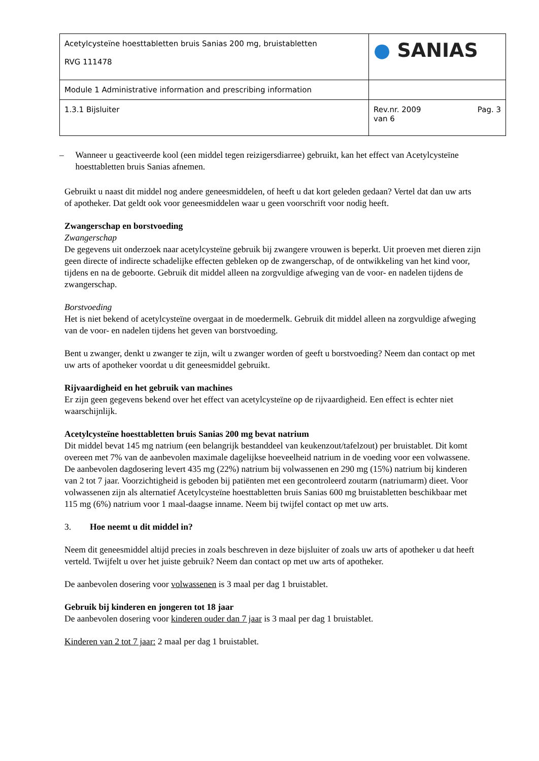| Acetylcysteïne hoesttabletten bruis Sanias 200 mg, bruistabletten RVG 111478 | ● SANIAS |
| Module 1 Administrative information and prescribing information | |
| 1.3.1 Bijsluiter | Rev.nr. 2009 Pag. 3 van 6 |
– Wanneer u geactiveerde kool (een middel tegen reizigersdiarree) gebruikt, kan het effect van Acetylcysteïne hoesttabletten bruis Sanias afnemen.
Gebruikt u naast dit middel nog andere geneesmiddelen, of heeft u dat kort geleden gedaan? Vertel dat dan uw arts of apotheker. Dat geldt ook voor geneesmiddelen waar u geen voorschrift voor nodig heeft.
Zwangerschap en borstvoeding
Zwangerschap
De gegevens uit onderzoek naar acetylcysteïne gebruik bij zwangere vrouwen is beperkt. Uit proeven met dieren zijn geen directe of indirecte schadelijke effecten gebleken op de zwangerschap, of de ontwikkeling van het kind voor, tijdens en na de geboorte. Gebruik dit middel alleen na zorgvuldige afweging van de voor- en nadelen tijdens de zwangerschap.
Borstvoeding
Het is niet bekend of acetylcysteïne overgaat in de moedermelk. Gebruik dit middel alleen na zorgvuldige afweging van de voor- en nadelen tijdens het geven van borstvoeding.
Bent u zwanger, denkt u zwanger te zijn, wilt u zwanger worden of geeft u borstvoeding? Neem dan contact op met uw arts of apotheker voordat u dit geneesmiddel gebruikt.
Rijvaardigheid en het gebruik van machines
Er zijn geen gegevens bekend over het effect van acetylcysteïne op de rijvaardigheid. Een effect is echter niet waarschijnlijk.
Acetylcysteïne hoesttabletten bruis Sanias 200 mg bevat natrium
Dit middel bevat 145 mg natrium (een belangrijk bestanddeel van keukenzout/tafelzout) per bruistablet. Dit komt overeen met 7% van de aanbevolen maximale dagelijkse hoeveelheid natrium in de voeding voor een volwassene. De aanbevolen dagdosering levert 435 mg (22%) natrium bij volwassenen en 290 mg (15%) natrium bij kinderen van 2 tot 7 jaar. Voorzichtigheid is geboden bij patiënten met een gecontroleerd zoutarm (natriumarm) dieet. Voor volwassenen zijn als alternatief Acetylcysteïne hoesttabletten bruis Sanias 600 mg bruistabletten beschikbaar met 115 mg (6%) natrium voor 1 maal-daagse inname. Neem bij twijfel contact op met uw arts.
3. Hoe neemt u dit middel in?
Neem dit geneesmiddel altijd precies in zoals beschreven in deze bijsluiter of zoals uw arts of apotheker u dat heeft verteld. Twijfelt u over het juiste gebruik? Neem dan contact op met uw arts of apotheker.
De aanbevolen dosering voor volwassenen is 3 maal per dag 1 bruistablet.
Gebruik bij kinderen en jongeren tot 18 jaar
De aanbevolen dosering voor kinderen ouder dan 7 jaar is 3 maal per dag 1 bruistablet.
Kinderen van 2 tot 7 jaar: 2 maal per dag 1 bruistablet.